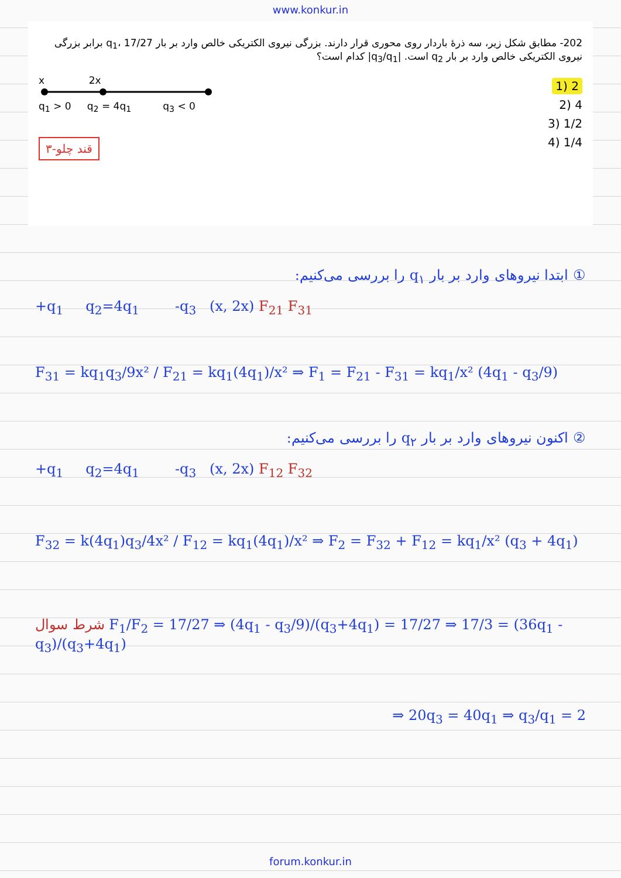www.konkur.in
202- مطابق شکل زیر، سه ذرهٔ باردار روی محوری قرار دارند. بزرگی نیروی الکتریکی خالص وارد بر بار q<sub>1</sub>، 17/27 برابر بزرگی نیروی الکتریکی خالص وارد بر بار q<sub>2</sub> است. |q<sub>3</sub>/q<sub>1</sub>| کدام است؟
2 (1
4 (2
1/2 (3
1/4 (4
x 2x
q<sub>1</sub> > 0 q<sub>2</sub> = 4q<sub>1</sub> q<sub>3</sub> < 0
۳-قند چلو
① ابتدا نیروهای وارد بر بار q<sub>۱</sub> را بررسی می‌کنیم:
+q<sub>1</sub> q<sub>2</sub>=4q<sub>1</sub> -q<sub>3</sub> (x, 2x) F<sub>21</sub> F<sub>31</sub>
F<sub>31</sub> = kq<sub>1</sub>q<sub>3</sub>/9x² / F<sub>21</sub> = kq<sub>1</sub>(4q<sub>1</sub>)/x² ⇒ F<sub>1</sub> = F<sub>21</sub> - F<sub>31</sub> = kq<sub>1</sub>/x² (4q<sub>1</sub> - q<sub>3</sub>/9)
② اکنون نیروهای وارد بر بار q<sub>۲</sub> را بررسی می‌کنیم:
+q<sub>1</sub> q<sub>2</sub>=4q<sub>1</sub> -q<sub>3</sub> (x, 2x) F<sub>12</sub> F<sub>32</sub>
F<sub>32</sub> = k(4q<sub>1</sub>)q<sub>3</sub>/4x² / F<sub>12</sub> = kq<sub>1</sub>(4q<sub>1</sub>)/x² ⇒ F<sub>2</sub> = F<sub>32</sub> + F<sub>12</sub> = kq<sub>1</sub>/x² (q<sub>3</sub> + 4q<sub>1</sub>)
شرط سوال F<sub>1</sub>/F<sub>2</sub> = 17/27 ⇒ (4q<sub>1</sub> - q<sub>3</sub>/9)/(q<sub>3</sub>+4q<sub>1</sub>) = 17/27 ⇒ 17/3 = (36q<sub>1</sub> - q<sub>3</sub>)/(q<sub>3</sub>+4q<sub>1</sub>)
⇒ 20q<sub>3</sub> = 40q<sub>1</sub> ⇒ q<sub>3</sub>/q<sub>1</sub> = 2
forum.konkur.in